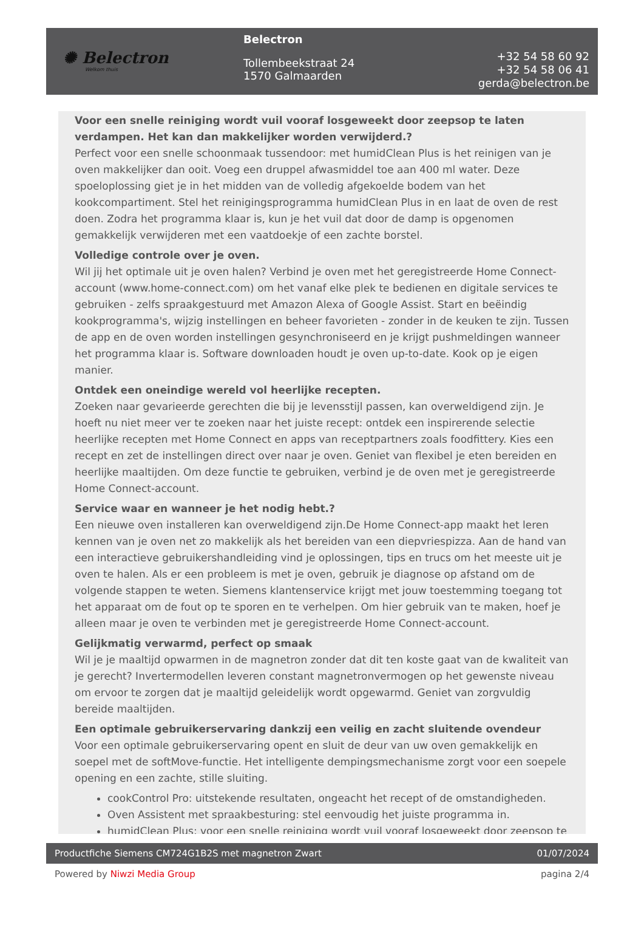✺ Belectron
Welkom thuis
Belectron
Tollembeekstraat 24
1570 Galmaarden
+32 54 58 60 92
+32 54 58 06 41
gerda@belectron.be
Voor een snelle reiniging wordt vuil vooraf losgeweekt door zeepsop te laten verdampen. Het kan dan makkelijker worden verwijderd.?
Perfect voor een snelle schoonmaak tussendoor: met humidClean Plus is het reinigen van je oven makkelijker dan ooit. Voeg een druppel afwasmiddel toe aan 400 ml water. Deze spoeloplossing giet je in het midden van de volledig afgekoelde bodem van het kookcompartiment. Stel het reinigingsprogramma humidClean Plus in en laat de oven de rest doen. Zodra het programma klaar is, kun je het vuil dat door de damp is opgenomen gemakkelijk verwijderen met een vaatdoekje of een zachte borstel.
Volledige controle over je oven.
Wil jij het optimale uit je oven halen? Verbind je oven met het geregistreerde Home Connect-account (www.home-connect.com) om het vanaf elke plek te bedienen en digitale services te gebruiken - zelfs spraakgestuurd met Amazon Alexa of Google Assist. Start en beëindig kookprogramma's, wijzig instellingen en beheer favorieten - zonder in de keuken te zijn. Tussen de app en de oven worden instellingen gesynchroniseerd en je krijgt pushmeldingen wanneer het programma klaar is. Software downloaden houdt je oven up-to-date. Kook op je eigen manier.
Ontdek een oneindige wereld vol heerlijke recepten.
Zoeken naar gevarieerde gerechten die bij je levensstijl passen, kan overweldigend zijn. Je hoeft nu niet meer ver te zoeken naar het juiste recept: ontdek een inspirerende selectie heerlijke recepten met Home Connect en apps van receptpartners zoals foodfittery. Kies een recept en zet de instellingen direct over naar je oven. Geniet van flexibel je eten bereiden en heerlijke maaltijden. Om deze functie te gebruiken, verbind je de oven met je geregistreerde Home Connect-account.
Service waar en wanneer je het nodig hebt.?
Een nieuwe oven installeren kan overweldigend zijn.De Home Connect-app maakt het leren kennen van je oven net zo makkelijk als het bereiden van een diepvriespizza. Aan de hand van een interactieve gebruikershandleiding vind je oplossingen, tips en trucs om het meeste uit je oven te halen. Als er een probleem is met je oven, gebruik je diagnose op afstand om de volgende stappen te weten. Siemens klantenservice krijgt met jouw toestemming toegang tot het apparaat om de fout op te sporen en te verhelpen. Om hier gebruik van te maken, hoef je alleen maar je oven te verbinden met je geregistreerde Home Connect-account.
Gelijkmatig verwarmd, perfect op smaak
Wil je je maaltijd opwarmen in de magnetron zonder dat dit ten koste gaat van de kwaliteit van je gerecht? Invertermodellen leveren constant magnetronvermogen op het gewenste niveau om ervoor te zorgen dat je maaltijd geleidelijk wordt opgewarmd. Geniet van zorgvuldig bereide maaltijden.
Een optimale gebruikerservaring dankzij een veilig en zacht sluitende ovendeur
Voor een optimale gebruikerservaring opent en sluit de deur van uw oven gemakkelijk en soepel met de softMove-functie. Het intelligente dempingsmechanisme zorgt voor een soepele opening en een zachte, stille sluiting.
cookControl Pro: uitstekende resultaten, ongeacht het recept of de omstandigheden.
Oven Assistent met spraakbesturing: stel eenvoudig het juiste programma in.
humidClean Plus: voor een snelle reiniging wordt vuil vooraf losgeweekt door zeepsop te
Productfiche Siemens CM724G1B2S met magnetron Zwart 01/07/2024
Powered by Niwzi Media Group pagina 2/4